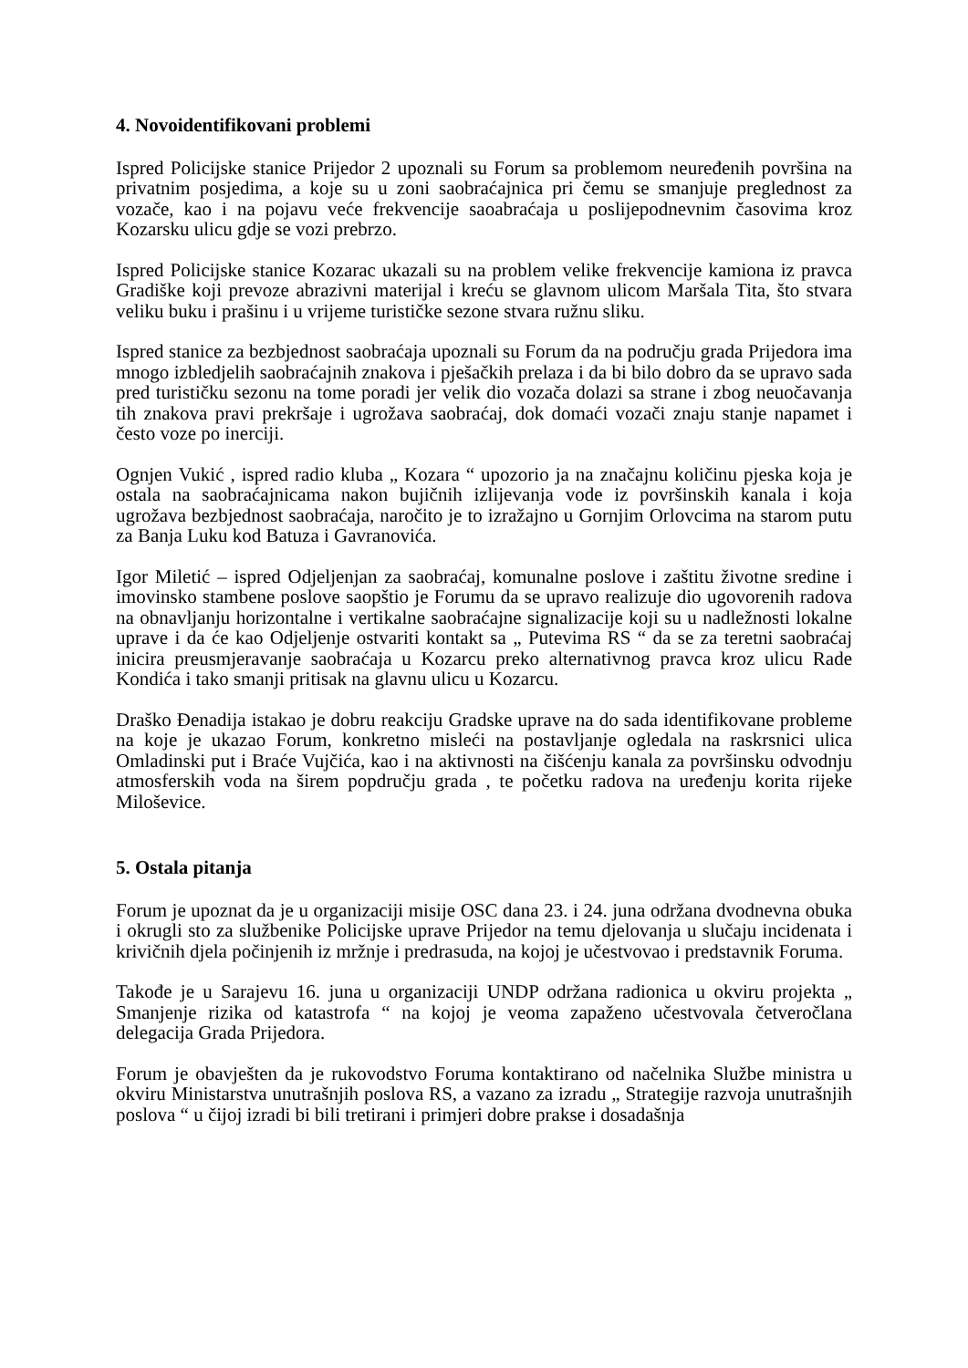4. Novoidentifikovani problemi
Ispred Policijske stanice Prijedor 2 upoznali su Forum sa problemom neuređenih površina na privatnim posjedima, a koje su u zoni saobraćajnica pri čemu se smanjuje preglednost za vozače, kao i na pojavu veće frekvencije saoabraćaja u poslijepodnevnim časovima kroz Kozarsku ulicu gdje se vozi prebrzo.
Ispred Policijske stanice Kozarac ukazali su na problem velike frekvencije kamiona iz pravca Gradiške koji prevoze abrazivni materijal i kreću se glavnom ulicom Maršala Tita, što stvara veliku buku i prašinu i u vrijeme turističke sezone stvara ružnu sliku.
Ispred stanice za bezbjednost saobraćaja upoznali su Forum da na području grada Prijedora ima mnogo izbledjelih saobraćajnih znakova i pješačkih prelaza i da bi bilo dobro da se upravo sada pred turističku sezonu na tome poradi jer velik dio vozača dolazi sa strane i zbog neuočavanja tih znakova pravi prekršaje i ugrožava saobraćaj, dok domaći vozači znaju stanje napamet i često voze po inerciji.
Ognjen Vukić , ispred radio kluba „ Kozara “ upozorio ja na značajnu količinu pjeska koja je ostala na saobraćajnicama nakon bujičnih izlijevanja vode iz površinskih kanala i koja ugrožava bezbjednost saobraćaja, naročito je to izražajno u Gornjim Orlovcima na starom putu za Banja Luku kod Batuza i Gavranovića.
Igor Miletić – ispred Odjeljenjan za saobraćaj, komunalne poslove i zaštitu životne sredine i imovinsko stambene poslove saopštio je Forumu da se upravo realizuje dio ugovorenih radova na obnavljanju horizontalne i vertikalne saobraćajne signalizacije koji su u nadležnosti lokalne uprave i da će kao Odjeljenje ostvariti kontakt sa „ Putevima RS “ da se za teretni saobraćaj inicira preusmjeravanje saobraćaja u Kozarcu preko alternativnog pravca kroz ulicu Rade Kondića i tako smanji pritisak na glavnu ulicu u Kozarcu.
Draško Đenadija istakao je dobru reakciju Gradske uprave na do sada identifikovane probleme na koje je ukazao Forum, konkretno misleći na postavljanje ogledala na raskrsnici ulica Omladinski put i Braće Vujčića, kao i na aktivnosti na čišćenju kanala za površinsku odvodnju atmosferskih voda na širem popdručju grada , te početku radova na uređenju korita rijeke Miloševice.
5. Ostala pitanja
Forum je upoznat da je u organizaciji misije OSC dana 23. i 24. juna održana dvodnevna obuka i okrugli sto za službenike Policijske uprave Prijedor na temu djelovanja u slučaju incidenata i krivičnih djela počinjenih iz mržnje i predrasuda, na kojoj je učestvovao i predstavnik Foruma.
Takođe je u Sarajevu 16. juna u organizaciji UNDP održana radionica u okviru projekta „ Smanjenje rizika od katastrofa “ na kojoj je veoma zapaženo učestvovala četveročlana delegacija Grada Prijedora.
Forum je obavješten da je rukovodstvo Foruma kontaktirano od načelnika Službe ministra u okviru Ministarstva unutrašnjih poslova RS, a vazano za izradu „ Strategije razvoja unutrašnjih poslova “ u čijoj izradi bi bili tretirani i primjeri dobre prakse i dosadašnja